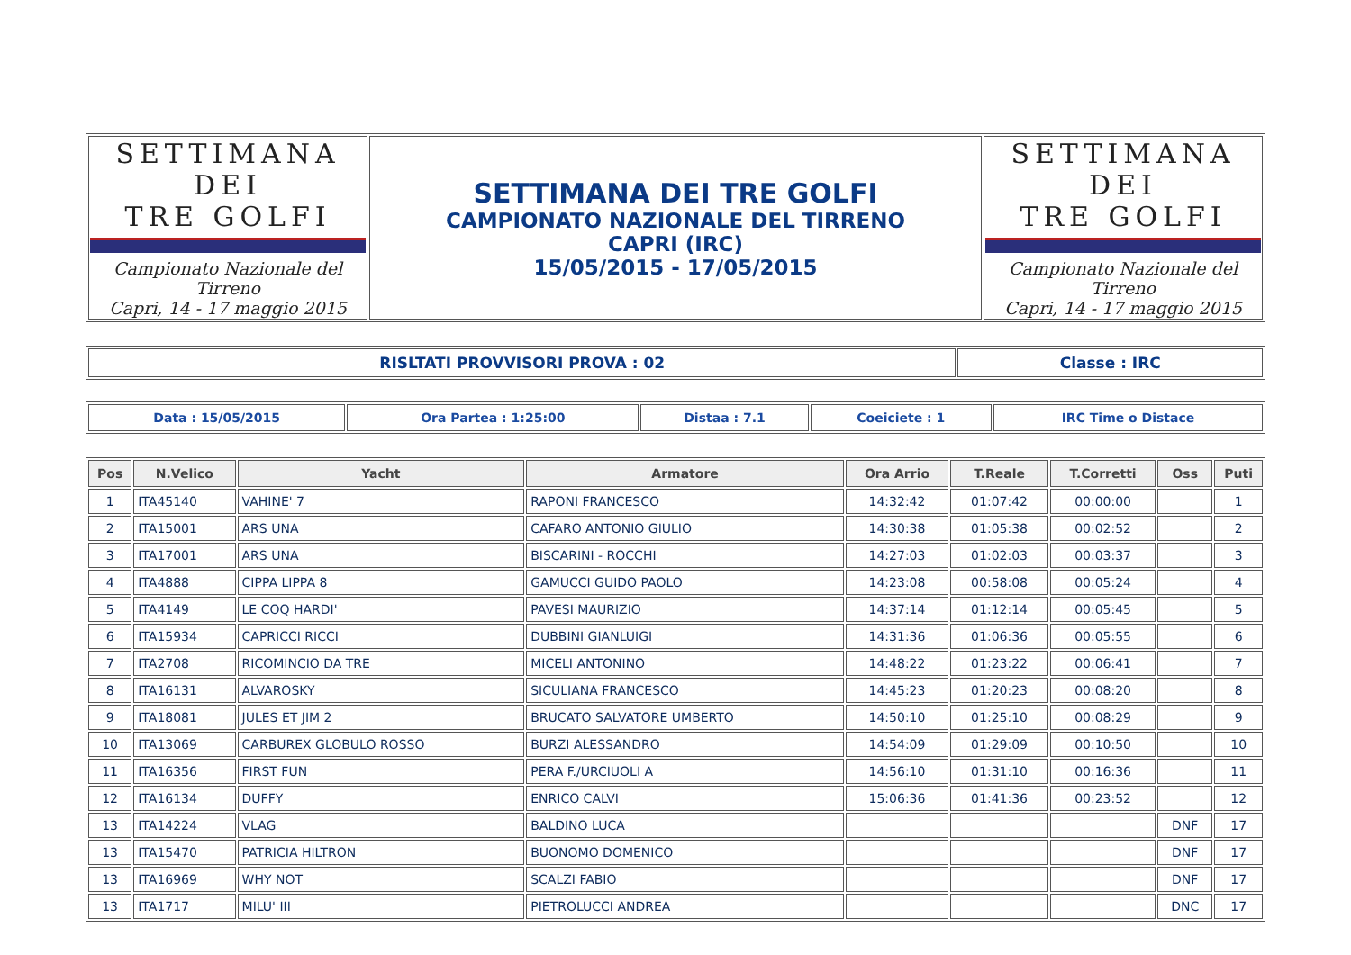| SETTIMANA DEI TRE GOLFI Campionato Nazionale del Tirreno Capri, 14 - 17 maggio 2015 | SETTIMANA DEI TRE GOLFI CAMPIONATO NAZIONALE DEL TIRRENO CAPRI (IRC) 15/05/2015 - 17/05/2015 | SETTIMANA DEI TRE GOLFI Campionato Nazionale del Tirreno Capri, 14 - 17 maggio 2015 |
| RISLTATI PROVVISORI PROVA : 02 | Classe : IRC |
| Data : 15/05/2015 | Ora Partea : 1:25:00 | Distaa : 7.1 | Coeiciete : 1 | IRC Time o Distace |
| Pos | N.Velico | Yacht | Armatore | Ora Arrio | T.Reale | T.Corretti | Oss | Puti |
| --- | --- | --- | --- | --- | --- | --- | --- | --- |
| 1 | ITA45140 | VAHINE' 7 | RAPONI FRANCESCO | 14:32:42 | 01:07:42 | 00:00:00 | | 1 |
| 2 | ITA15001 | ARS UNA | CAFARO ANTONIO GIULIO | 14:30:38 | 01:05:38 | 00:02:52 | | 2 |
| 3 | ITA17001 | ARS UNA | BISCARINI - ROCCHI | 14:27:03 | 01:02:03 | 00:03:37 | | 3 |
| 4 | ITA4888 | CIPPA LIPPA 8 | GAMUCCI GUIDO PAOLO | 14:23:08 | 00:58:08 | 00:05:24 | | 4 |
| 5 | ITA4149 | LE COQ HARDI' | PAVESI MAURIZIO | 14:37:14 | 01:12:14 | 00:05:45 | | 5 |
| 6 | ITA15934 | CAPRICCI RICCI | DUBBINI GIANLUIGI | 14:31:36 | 01:06:36 | 00:05:55 | | 6 |
| 7 | ITA2708 | RICOMINCIO DA TRE | MICELI ANTONINO | 14:48:22 | 01:23:22 | 00:06:41 | | 7 |
| 8 | ITA16131 | ALVAROSKY | SICULIANA FRANCESCO | 14:45:23 | 01:20:23 | 00:08:20 | | 8 |
| 9 | ITA18081 | JULES ET JIM 2 | BRUCATO SALVATORE UMBERTO | 14:50:10 | 01:25:10 | 00:08:29 | | 9 |
| 10 | ITA13069 | CARBUREX GLOBULO ROSSO | BURZI ALESSANDRO | 14:54:09 | 01:29:09 | 00:10:50 | | 10 |
| 11 | ITA16356 | FIRST FUN | PERA F./URCIUOLI A | 14:56:10 | 01:31:10 | 00:16:36 | | 11 |
| 12 | ITA16134 | DUFFY | ENRICO CALVI | 15:06:36 | 01:41:36 | 00:23:52 | | 12 |
| 13 | ITA14224 | VLAG | BALDINO LUCA | | | | DNF | 17 |
| 13 | ITA15470 | PATRICIA HILTRON | BUONOMO DOMENICO | | | | DNF | 17 |
| 13 | ITA16969 | WHY NOT | SCALZI FABIO | | | | DNF | 17 |
| 13 | ITA1717 | MILU' III | PIETROLUCCI ANDREA | | | | DNC | 17 |